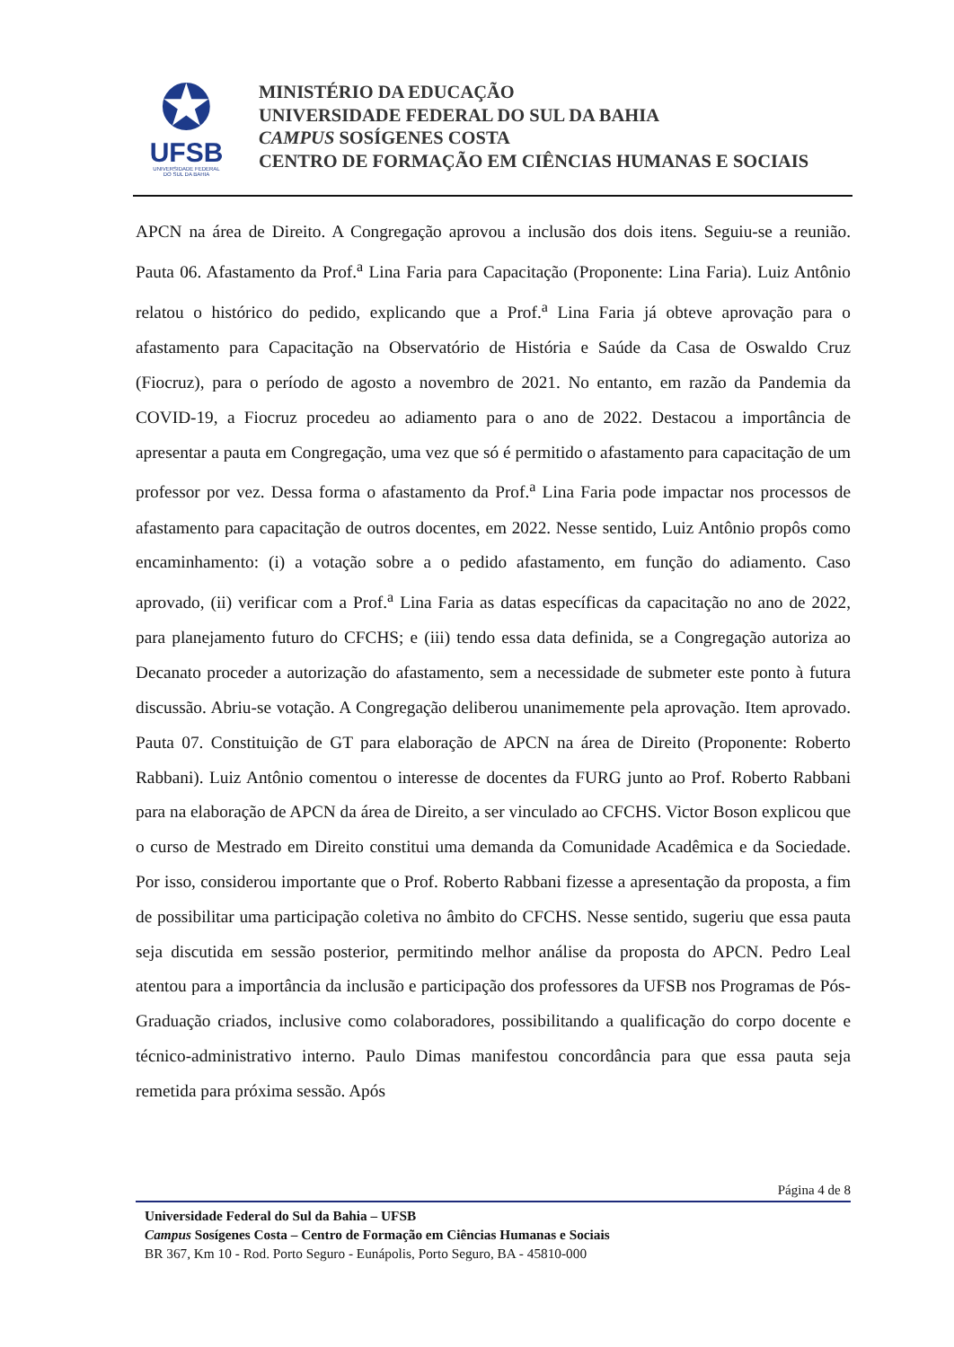✪
UFSB
UNIVERSIDADE FEDERAL
DO SUL DA BAHIA
MINISTÉRIO DA EDUCAÇÃO
UNIVERSIDADE FEDERAL DO SUL DA BAHIA
CAMPUS SOSÍGENES COSTA
CENTRO DE FORMAÇÃO EM CIÊNCIAS HUMANAS E SOCIAIS
APCN na área de Direito. A Congregação aprovou a inclusão dos dois itens. Seguiu-se a reunião. Pauta 06. Afastamento da Prof.<sup>a</sup> Lina Faria para Capacitação (Proponente: Lina Faria). Luiz Antônio relatou o histórico do pedido, explicando que a Prof.<sup>a</sup> Lina Faria já obteve aprovação para o afastamento para Capacitação na Observatório de História e Saúde da Casa de Oswaldo Cruz (Fiocruz), para o período de agosto a novembro de 2021. No entanto, em razão da Pandemia da COVID-19, a Fiocruz procedeu ao adiamento para o ano de 2022. Destacou a importância de apresentar a pauta em Congregação, uma vez que só é permitido o afastamento para capacitação de um professor por vez. Dessa forma o afastamento da Prof.<sup>a</sup> Lina Faria pode impactar nos processos de afastamento para capacitação de outros docentes, em 2022. Nesse sentido, Luiz Antônio propôs como encaminhamento: (i) a votação sobre a o pedido afastamento, em função do adiamento. Caso aprovado, (ii) verificar com a Prof.<sup>a</sup> Lina Faria as datas específicas da capacitação no ano de 2022, para planejamento futuro do CFCHS; e (iii) tendo essa data definida, se a Congregação autoriza ao Decanato proceder a autorização do afastamento, sem a necessidade de submeter este ponto à futura discussão. Abriu-se votação. A Congregação deliberou unanimemente pela aprovação. Item aprovado. Pauta 07. Constituição de GT para elaboração de APCN na área de Direito (Proponente: Roberto Rabbani). Luiz Antônio comentou o interesse de docentes da FURG junto ao Prof. Roberto Rabbani para na elaboração de APCN da área de Direito, a ser vinculado ao CFCHS. Victor Boson explicou que o curso de Mestrado em Direito constitui uma demanda da Comunidade Acadêmica e da Sociedade. Por isso, considerou importante que o Prof. Roberto Rabbani fizesse a apresentação da proposta, a fim de possibilitar uma participação coletiva no âmbito do CFCHS. Nesse sentido, sugeriu que essa pauta seja discutida em sessão posterior, permitindo melhor análise da proposta do APCN. Pedro Leal atentou para a importância da inclusão e participação dos professores da UFSB nos Programas de Pós-Graduação criados, inclusive como colaboradores, possibilitando a qualificação do corpo docente e técnico-administrativo interno. Paulo Dimas manifestou concordância para que essa pauta seja remetida para próxima sessão. Após
Página 4 de 8
Universidade Federal do Sul da Bahia – UFSB
Campus Sosígenes Costa – Centro de Formação em Ciências Humanas e Sociais
BR 367, Km 10 - Rod. Porto Seguro - Eunápolis, Porto Seguro, BA - 45810-000